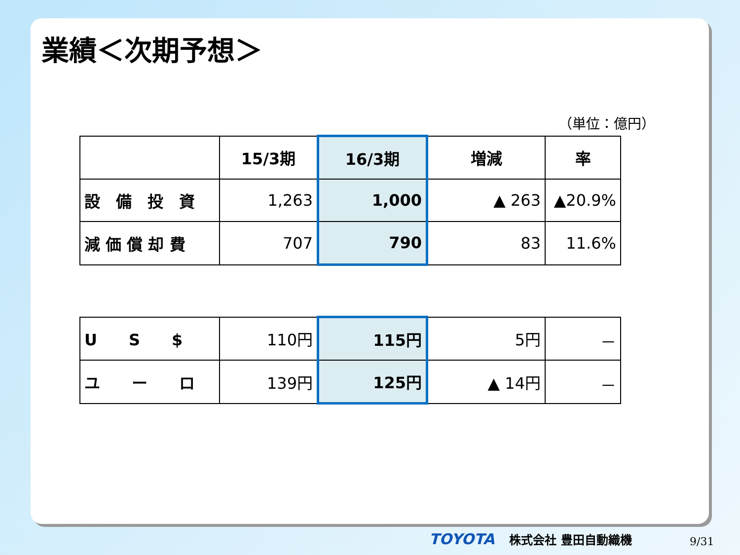業績＜次期予想＞
（単位：億円）
| | 15/3期 | 16/3期 | 増減 | 率 |
| --- | --- | --- | --- | --- |
| 設 備 投 資 | 1,263 | 1,000 | ▲ 263 | ▲20.9% |
| 減 価 償 却 費 | 707 | 790 | 83 | 11.6% |
| U S $ | 110円 | 115円 | 5円 | － |
| ユ ー ロ | 139円 | 125円 | ▲ 14円 | － |
TOYOTA 株式会社 豊田自動織機 9/31